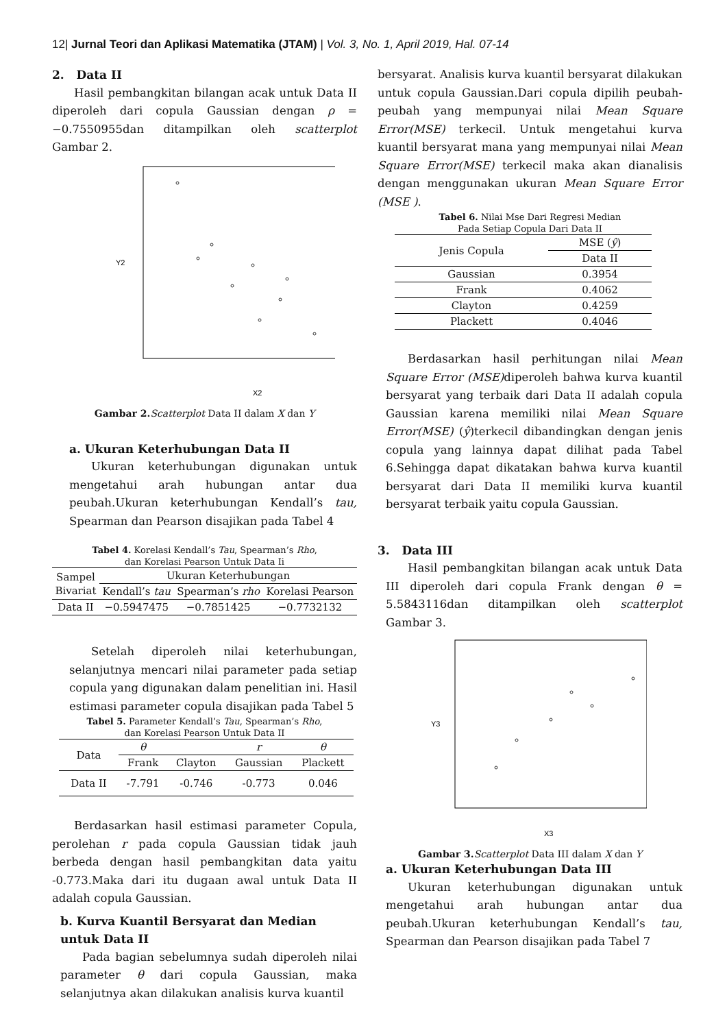12| Jurnal Teori dan Aplikasi Matematika (JTAM) | Vol. 3, No. 1, April 2019, Hal. 07-14
2. Data II
Hasil pembangkitan bilangan acak untuk Data II diperoleh dari copula Gaussian dengan ρ = −0.7550955dan ditampilkan oleh scatterplot Gambar 2.
X2
Y2
Gambar 2. Scatterplot Data II dalam X dan Y
a. Ukuran Keterhubungan Data II
Ukuran keterhubungan digunakan untuk mengetahui arah hubungan antar dua peubah.Ukuran keterhubungan Kendall’s tau, Spearman dan Pearson disajikan pada Tabel 4
Tabel 4. Korelasi Kendall’s Tau, Spearman’s Rho,
dan Korelasi Pearson Untuk Data Ii
| Sampel Bivariat | Ukuran Keterhubungan | | |
| | Kendall’s tau | Spearman’s rho | Korelasi Pearson |
| Data II | −0.5947475 | −0.7851425 | −0.7732132 |
Setelah diperoleh nilai keterhubungan, selanjutnya mencari nilai parameter pada setiap copula yang digunakan dalam penelitian ini. Hasil estimasi parameter copula disajikan pada Tabel 5
Tabel 5. Parameter Kendall’s Tau, Spearman’s Rho,
dan Korelasi Pearson Untuk Data II
| Data | θ | | r | θ |
| | Frank | Clayton | Gaussian | Plackett |
| Data II | -7.791 | -0.746 | -0.773 | 0.046 |
Berdasarkan hasil estimasi parameter Copula, perolehan r pada copula Gaussian tidak jauh berbeda dengan hasil pembangkitan data yaitu -0.773.Maka dari itu dugaan awal untuk Data II adalah copula Gaussian.
b. Kurva Kuantil Bersyarat dan Median untuk Data II
Pada bagian sebelumnya sudah diperoleh nilai parameter θ dari copula Gaussian, maka selanjutnya akan dilakukan analisis kurva kuantil
bersyarat. Analisis kurva kuantil bersyarat dilakukan untuk copula Gaussian.Dari copula dipilih peubah-peubah yang mempunyai nilai Mean Square Error(MSE) terkecil. Untuk mengetahui kurva kuantil bersyarat mana yang mempunyai nilai Mean Square Error(MSE) terkecil maka akan dianalisis dengan menggunakan ukuran Mean Square Error (MSE ).
Tabel 6. Nilai Mse Dari Regresi Median
Pada Setiap Copula Dari Data II
| Jenis Copula | MSE ( ŷ ) |
| | Data II |
| Gaussian | 0.3954 |
| Frank | 0.4062 |
| Clayton | 0.4259 |
| Plackett | 0.4046 |
Berdasarkan hasil perhitungan nilai Mean Square Error (MSE) diperoleh bahwa kurva kuantil bersyarat yang terbaik dari Data II adalah copula Gaussian karena memiliki nilai Mean Square Error(MSE) (ŷ)terkecil dibandingkan dengan jenis copula yang lainnya dapat dilihat pada Tabel 6.Sehingga dapat dikatakan bahwa kurva kuantil bersyarat dari Data II memiliki kurva kuantil bersyarat terbaik yaitu copula Gaussian.
3. Data III
Hasil pembangkitan bilangan acak untuk Data III diperoleh dari copula Frank dengan θ = 5.5843116dan ditampilkan oleh scatterplot Gambar 3.
X3
Y3
Gambar 3. Scatterplot Data III dalam X dan Y
a. Ukuran Keterhubungan Data III
Ukuran keterhubungan digunakan untuk mengetahui arah hubungan antar dua peubah.Ukuran keterhubungan Kendall’s tau, Spearman dan Pearson disajikan pada Tabel 7